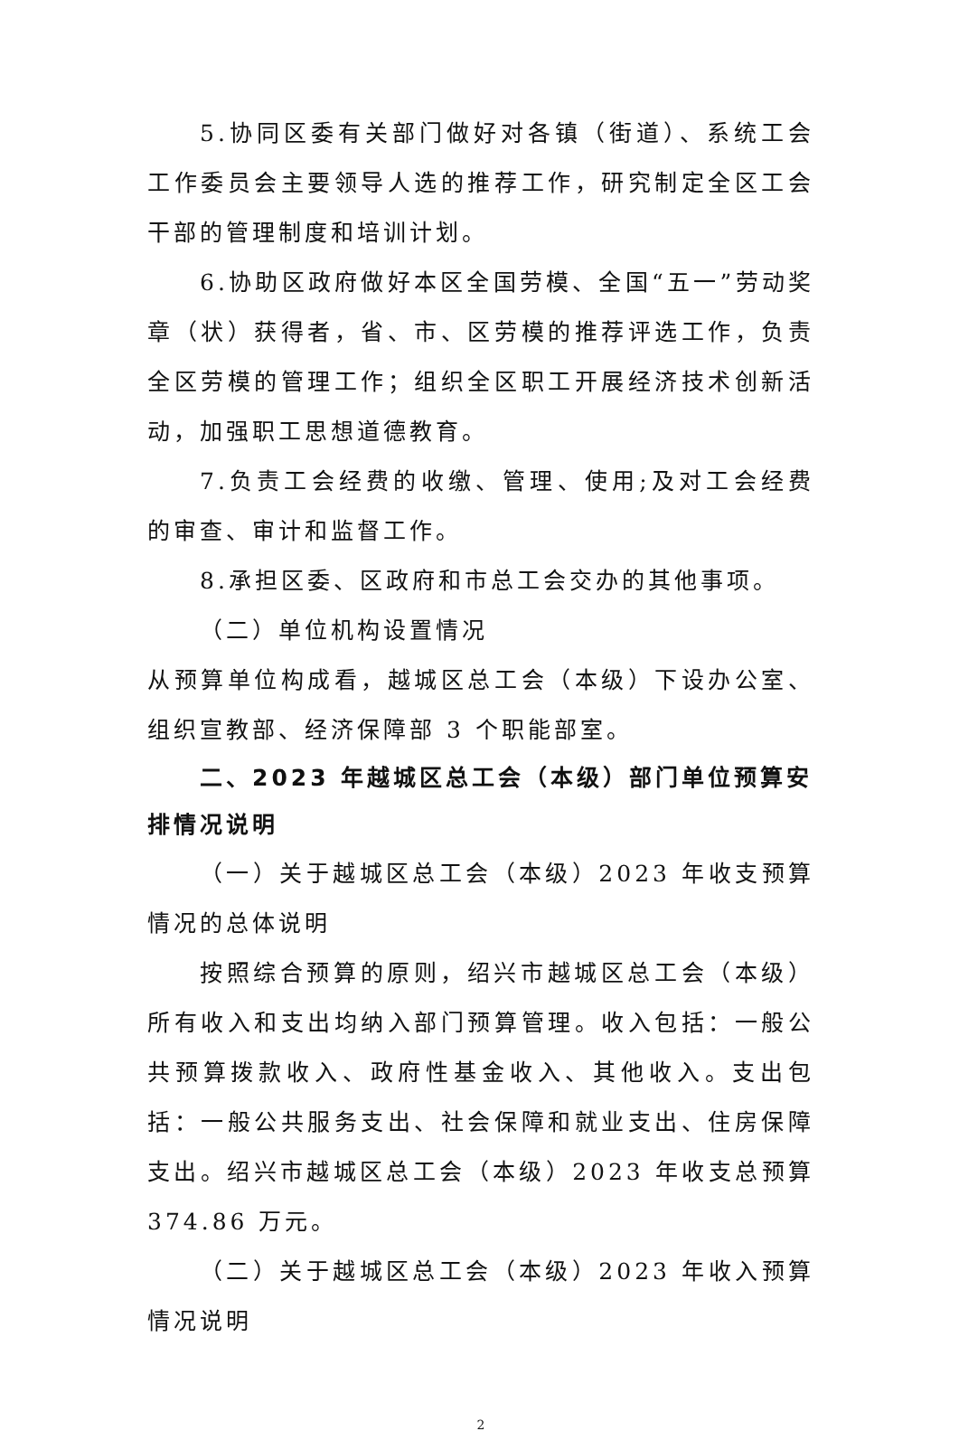5.协同区委有关部门做好对各镇（街道）、系统工会工作委员会主要领导人选的推荐工作，研究制定全区工会干部的管理制度和培训计划。
6.协助区政府做好本区全国劳模、全国“五一”劳动奖章（状）获得者，省、市、区劳模的推荐评选工作，负责全区劳模的管理工作；组织全区职工开展经济技术创新活动，加强职工思想道德教育。
7.负责工会经费的收缴、管理、使用;及对工会经费的审查、审计和监督工作。
8.承担区委、区政府和市总工会交办的其他事项。
（二）单位机构设置情况
从预算单位构成看，越城区总工会（本级）下设办公室、组织宣教部、经济保障部 3 个职能部室。
二、2023 年越城区总工会（本级）部门单位预算安排情况说明
（一）关于越城区总工会（本级）2023 年收支预算情况的总体说明
按照综合预算的原则，绍兴市越城区总工会（本级）所有收入和支出均纳入部门预算管理。收入包括：一般公共预算拨款收入、政府性基金收入、其他收入。支出包括：一般公共服务支出、社会保障和就业支出、住房保障支出。绍兴市越城区总工会（本级）2023 年收支总预算 374.86 万元。
（二）关于越城区总工会（本级）2023 年收入预算情况说明
2